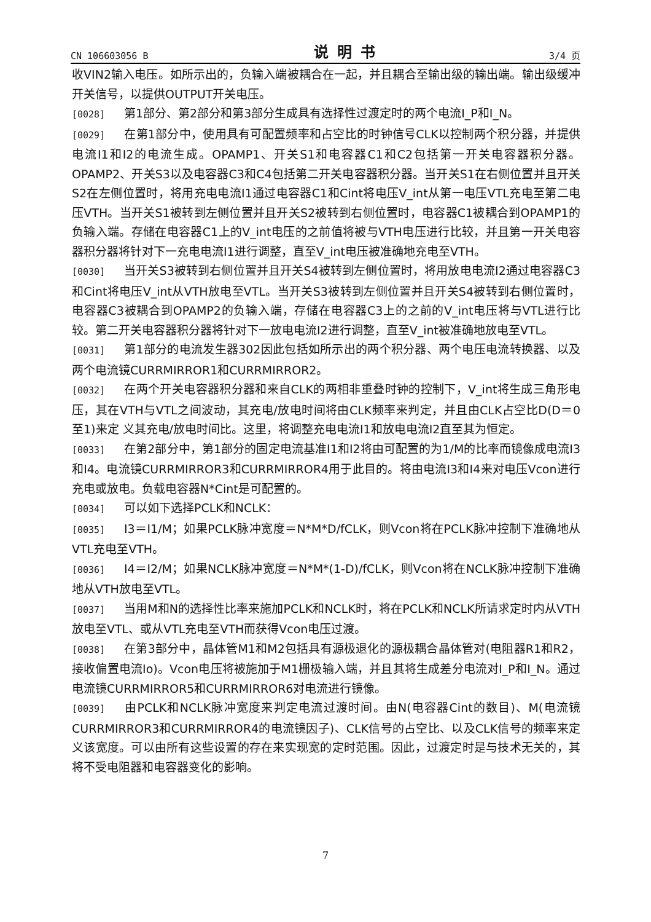CN 106603056 B 说明书 3/4 页
收VIN2输入电压。如所示出的，负输入端被耦合在一起，并且耦合至输出级的输出端。输出级缓冲开关信号，以提供OUTPUT开关电压。
[0028] 第1部分、第2部分和第3部分生成具有选择性过渡定时的两个电流I_P和I_N。
[0029] 在第1部分中，使用具有可配置频率和占空比的时钟信号CLK以控制两个积分器，并提供电流I1和I2的电流生成。OPAMP1、开关S1和电容器C1和C2包括第一开关电容器积分器。OPAMP2、开关S3以及电容器C3和C4包括第二开关电容器积分器。当开关S1在右侧位置并且开关S2在左侧位置时，将用充电电流I1通过电容器C1和Cint将电压V_int从第一电压VTL充电至第二电压VTH。当开关S1被转到左侧位置并且开关S2被转到右侧位置时，电容器C1被耦合到OPAMP1的负输入端。存储在电容器C1上的V_int电压的之前值将被与VTH电压进行比较，并且第一开关电容器积分器将针对下一充电电流I1进行调整，直至V_int电压被准确地充电至VTH。
[0030] 当开关S3被转到右侧位置并且开关S4被转到左侧位置时，将用放电电流I2通过电容器C3和Cint将电压V_int从VTH放电至VTL。当开关S3被转到左侧位置并且开关S4被转到右侧位置时，电容器C3被耦合到OPAMP2的负输入端，存储在电容器C3上的之前的V_int电压将与VTL进行比较。第二开关电容器积分器将针对下一放电电流I2进行调整，直至V_int被准确地放电至VTL。
[0031] 第1部分的电流发生器302因此包括如所示出的两个积分器、两个电压电流转换器、以及两个电流镜CURRMIRROR1和CURRMIRROR2。
[0032] 在两个开关电容器积分器和来自CLK的两相非重叠时钟的控制下，V_int将生成三角形电压，其在VTH与VTL之间波动，其充电/放电时间将由CLK频率来判定，并且由CLK占空比D(D＝0至1)来定 义其充电/放电时间比。这里，将调整充电电流I1和放电电流I2直至其为恒定。
[0033] 在第2部分中，第1部分的固定电流基准I1和I2将由可配置的为1/M的比率而镜像成电流I3和I4。电流镜CURRMIRROR3和CURRMIRROR4用于此目的。将由电流I3和I4来对电压Vcon进行充电或放电。负载电容器N*Cint是可配置的。
[0034] 可以如下选择PCLK和NCLK：
[0035] I3＝I1/M；如果PCLK脉冲宽度＝N*M*D/fCLK，则Vcon将在PCLK脉冲控制下准确地从VTL充电至VTH。
[0036] I4＝I2/M；如果NCLK脉冲宽度＝N*M*(1-D)/fCLK，则Vcon将在NCLK脉冲控制下准确地从VTH放电至VTL。
[0037] 当用M和N的选择性比率来施加PCLK和NCLK时，将在PCLK和NCLK所请求定时内从VTH放电至VTL、或从VTL充电至VTH而获得Vcon电压过渡。
[0038] 在第3部分中，晶体管M1和M2包括具有源极退化的源极耦合晶体管对(电阻器R1和R2，接收偏置电流Io)。Vcon电压将被施加于M1栅极输入端，并且其将生成差分电流对I_P和I_N。通过电流镜CURRMIRROR5和CURRMIRROR6对电流进行镜像。
[0039] 由PCLK和NCLK脉冲宽度来判定电流过渡时间。由N(电容器Cint的数目)、M(电流镜CURRMIRROR3和CURRMIRROR4的电流镜因子)、CLK信号的占空比、以及CLK信号的频率来定义该宽度。可以由所有这些设置的存在来实现宽的定时范围。因此，过渡定时是与技术无关的，其将不受电阻器和电容器变化的影响。
7